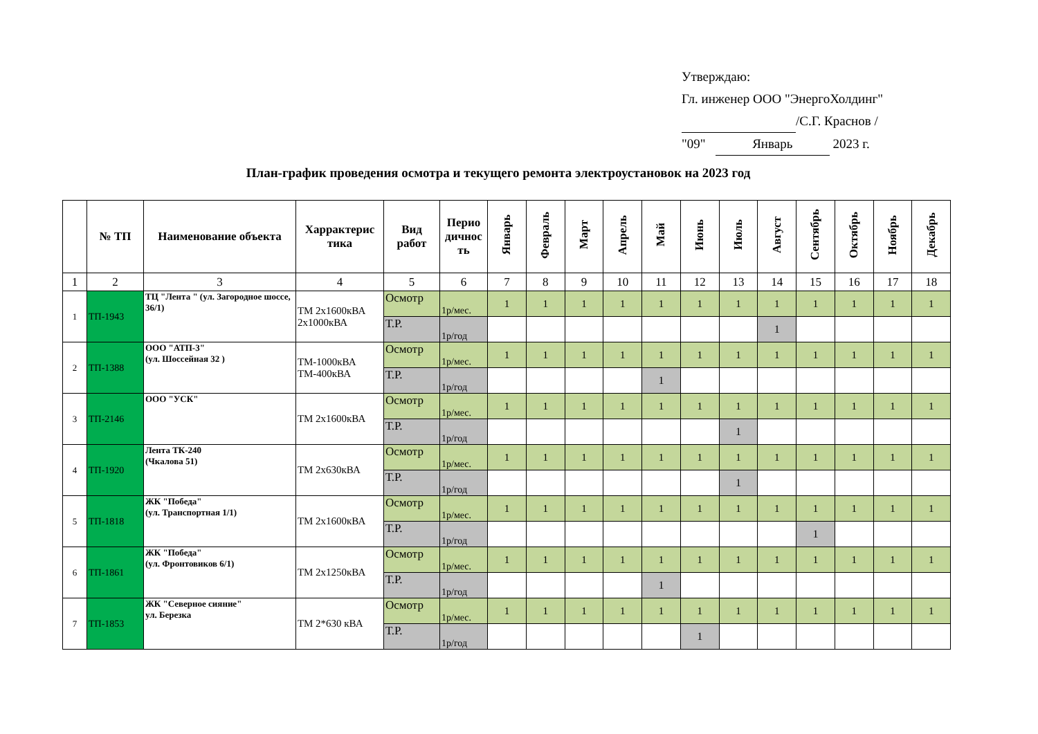Утверждаю:
Гл. инженер ООО "ЭнергоХолдинг"
/С.Г. Краснов /
"09" Январь 2023 г.
План-график проведения осмотра и текущего ремонта электроустановок на 2023 год
| | № ТП | Наименование объекта | Харрактерис тика | Вид работ | Перио дичнос ть | Январь | Февраль | Март | Апрель | Май | Июнь | Июль | Август | Сентябрь | Октябрь | Ноябрь | Декабрь |
| --- | --- | --- | --- | --- | --- | --- | --- | --- | --- | --- | --- | --- | --- | --- | --- | --- | --- |
| 1 | 2 | 3 | 4 | 5 | 6 | 7 | 8 | 9 | 10 | 11 | 12 | 13 | 14 | 15 | 16 | 17 | 18 |
| 1 | ТП-1943 | ТЦ "Лента " (ул. Загородное шоссе, 36/1) | ТМ 2х1600кВА 2х1000кВА | Осмотр | 1р/мес. | 1 | 1 | 1 | 1 | 1 | 1 | 1 | 1 | 1 | 1 | 1 | 1 |
| | | | | Т.Р. | 1р/год | | | | | | | | 1 | | | | |
| 2 | ТП-1388 | ООО "АТП-3" (ул. Шоссейная 32 ) | ТМ-1000кВА ТМ-400кВА | Осмотр | 1р/мес. | 1 | 1 | 1 | 1 | 1 | 1 | 1 | 1 | 1 | 1 | 1 | 1 |
| | | | | Т.Р. | 1р/год | | | | | 1 | | | | | | | |
| 3 | ТП-2146 | ООО "УСК" | ТМ 2х1600кВА | Осмотр | 1р/мес. | 1 | 1 | 1 | 1 | 1 | 1 | 1 | 1 | 1 | 1 | 1 | 1 |
| | | | | Т.Р. | 1р/год | | | | | | | 1 | | | | | |
| 4 | ТП-1920 | Лента ТК-240 (Чкалова 51) | ТМ 2х630кВА | Осмотр | 1р/мес. | 1 | 1 | 1 | 1 | 1 | 1 | 1 | 1 | 1 | 1 | 1 | 1 |
| | | | | Т.Р. | 1р/год | | | | | | | 1 | | | | | |
| 5 | ТП-1818 | ЖК "Победа" (ул. Транспортная 1/1) | ТМ 2х1600кВА | Осмотр | 1р/мес. | 1 | 1 | 1 | 1 | 1 | 1 | 1 | 1 | 1 | 1 | 1 | 1 |
| | | | | Т.Р. | 1р/год | | | | | | | | | 1 | | | |
| 6 | ТП-1861 | ЖК "Победа" (ул. Фронтовиков 6/1) | ТМ 2х1250кВА | Осмотр | 1р/мес. | 1 | 1 | 1 | 1 | 1 | 1 | 1 | 1 | 1 | 1 | 1 | 1 |
| | | | | Т.Р. | 1р/год | | | | | 1 | | | | | | | |
| 7 | ТП-1853 | ЖК "Северное сияние" ул. Березка | ТМ 2*630 кВА | Осмотр | 1р/мес. | 1 | 1 | 1 | 1 | 1 | 1 | 1 | 1 | 1 | 1 | 1 | 1 |
| | | | | Т.Р. | 1р/год | | | | | | 1 | | | | | | |